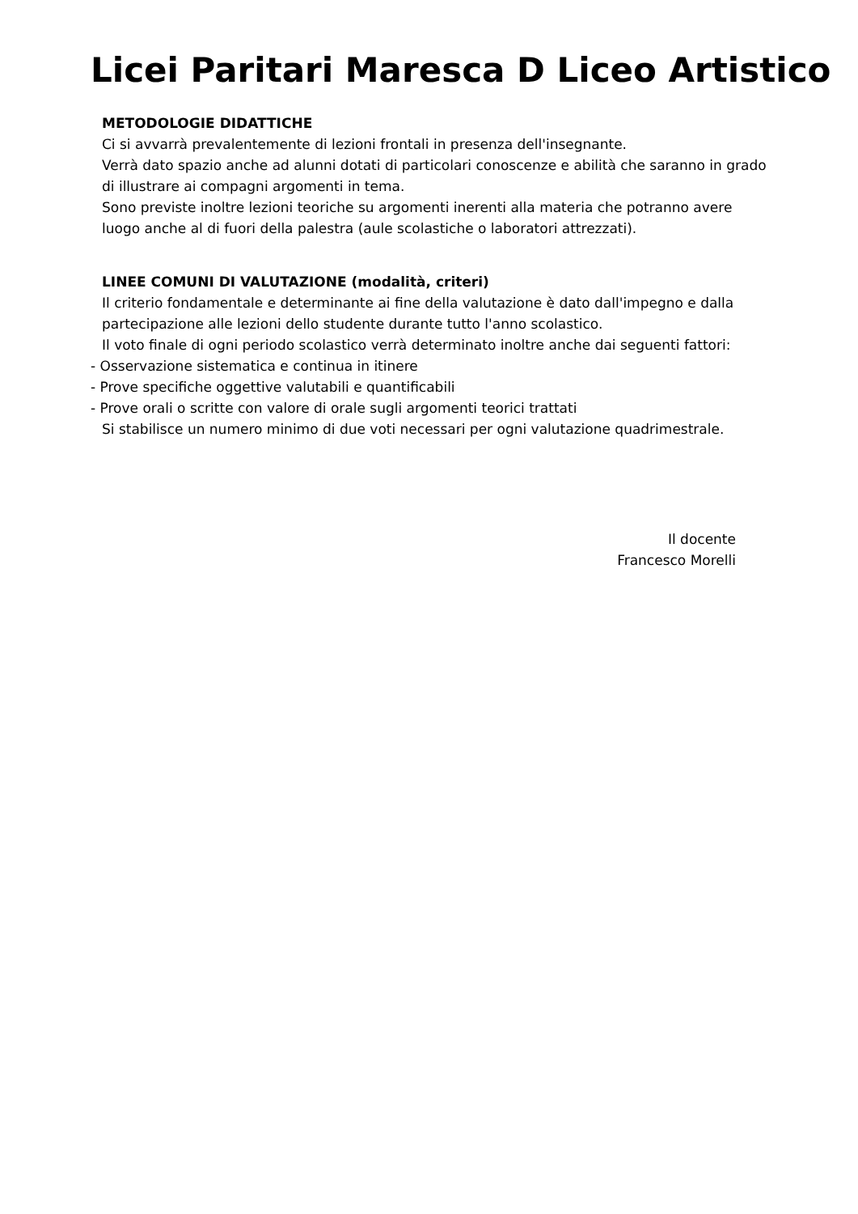Licei Paritari Maresca D Liceo Artistico
METODOLOGIE DIDATTICHE
Ci si avvarrà prevalentemente di lezioni frontali in presenza dell'insegnante.
Verrà dato spazio anche ad alunni dotati di particolari conoscenze e abilità che saranno in grado di illustrare ai compagni argomenti in tema.
Sono previste inoltre lezioni teoriche su argomenti inerenti alla materia che potranno avere luogo anche al di fuori della palestra (aule scolastiche o laboratori attrezzati).
LINEE COMUNI DI VALUTAZIONE (modalità, criteri)
Il criterio fondamentale e determinante ai fine della valutazione è dato dall'impegno e dalla partecipazione alle lezioni dello studente durante tutto l'anno scolastico.
Il voto finale di ogni periodo scolastico verrà determinato inoltre anche dai seguenti fattori:
- Osservazione sistematica e continua in itinere
- Prove specifiche oggettive valutabili e quantificabili
- Prove orali o scritte con valore di orale sugli argomenti teorici trattati
Si stabilisce un numero minimo di due voti necessari per ogni valutazione quadrimestrale.
Il docente
Francesco Morelli